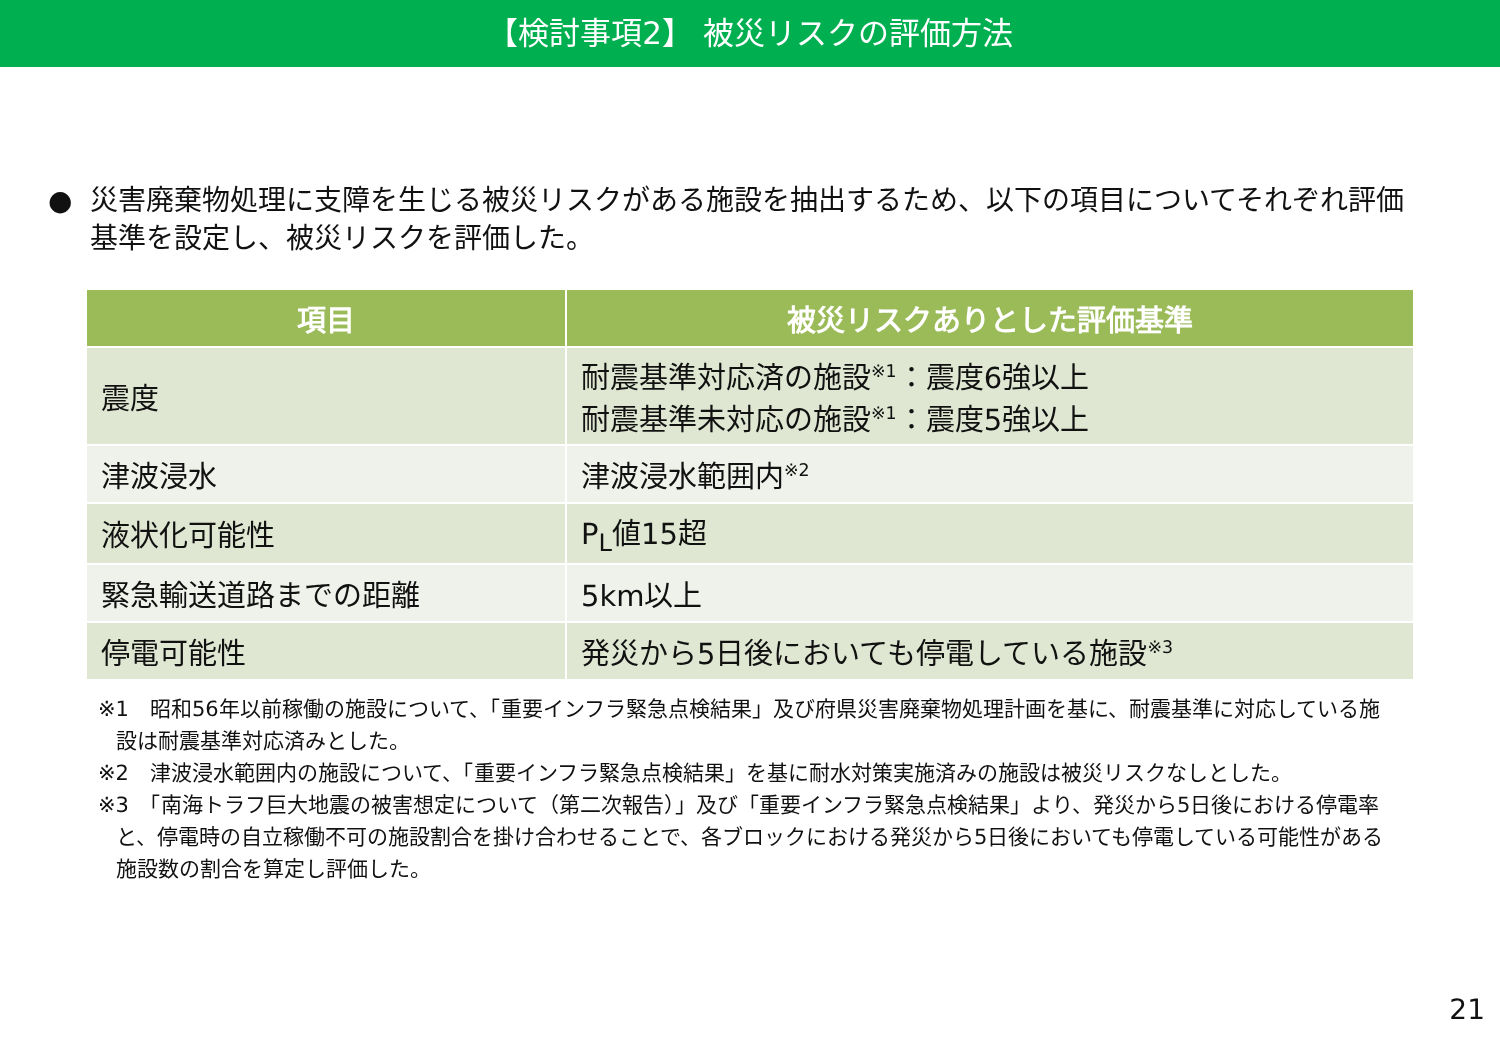【検討事項2】 被災リスクの評価方法
● 災害廃棄物処理に支障を生じる被災リスクがある施設を抽出するため、以下の項目についてそれぞれ評価基準を設定し、被災リスクを評価した。
| 項目 | 被災リスクありとした評価基準 |
| --- | --- |
| 震度 | 耐震基準対応済の施設<sup>※1</sup>：震度6強以上 耐震基準未対応の施設<sup>※1</sup>：震度5強以上 |
| 津波浸水 | 津波浸水範囲内<sup>※2</sup> |
| 液状化可能性 | P<sub>L</sub>値15超 |
| 緊急輸送道路までの距離 | 5km以上 |
| 停電可能性 | 発災から5日後においても停電している施設<sup>※3</sup> |
※1　昭和56年以前稼働の施設について、「重要インフラ緊急点検結果」及び府県災害廃棄物処理計画を基に、耐震基準に対応している施設は耐震基準対応済みとした。
※2　津波浸水範囲内の施設について、「重要インフラ緊急点検結果」を基に耐水対策実施済みの施設は被災リスクなしとした。
※3　「南海トラフ巨大地震の被害想定について（第二次報告）」及び「重要インフラ緊急点検結果」より、発災から5日後における停電率と、停電時の自立稼働不可の施設割合を掛け合わせることで、各ブロックにおける発災から5日後においても停電している可能性がある施設数の割合を算定し評価した。
21